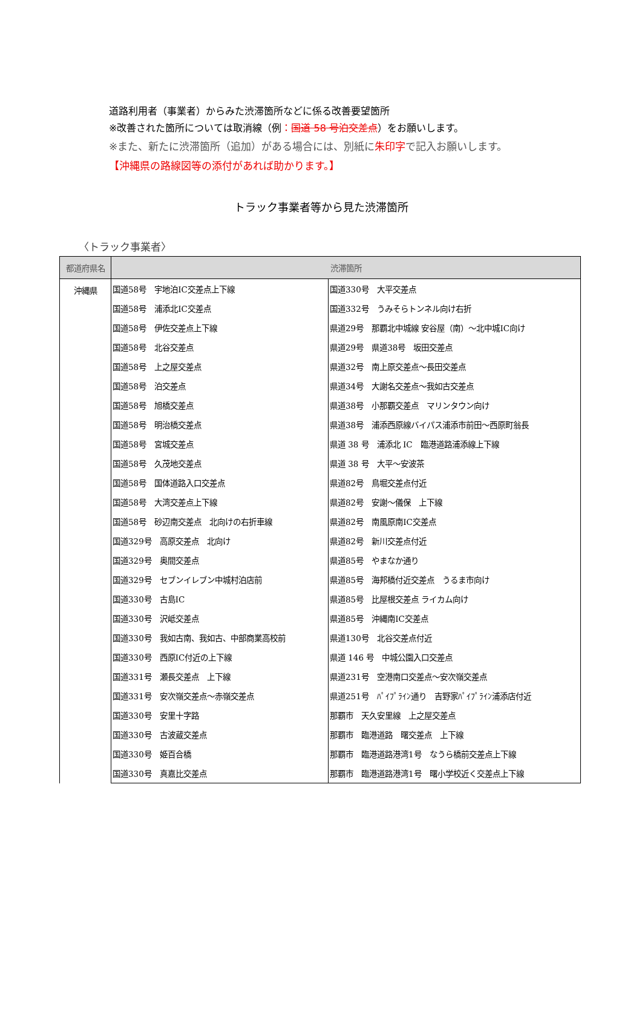道路利用者（事業者）からみた渋滞箇所などに係る改善要望箇所
※改善された箇所については取消線（例：国道 58 号泊交差点）をお願いします。
※また、新たに渋滞箇所（追加）がある場合には、別紙に朱印字で記入お願いします。
【沖縄県の路線図等の添付があれば助かります。】
トラック事業者等から見た渋滞箇所
〈トラック事業者〉
| 都道府県名 | 渋滞箇所 | |
| --- | --- | --- |
| 沖縄県 | 国道58号 宇地泊IC交差点上下線 | 国道330号 大平交差点 |
| | 国道58号 浦添北IC交差点 | 国道332号 うみそらトンネル向け右折 |
| | 国道58号 伊佐交差点上下線 | 県道29号 那覇北中城線 安谷屋（南）～北中城IC向け |
| | 国道58号 北谷交差点 | 県道29号 県道38号 坂田交差点 |
| | 国道58号 上之屋交差点 | 県道32号 南上原交差点～長田交差点 |
| | 国道58号 泊交差点 | 県道34号 大謝名交差点～我如古交差点 |
| | 国道58号 旭橋交差点 | 県道38号 小那覇交差点 マリンタウン向け |
| | 国道58号 明治橋交差点 | 県道38号 浦添西原線バイパス浦添市前田～西原町翁長 |
| | 国道58号 宮城交差点 | 県道 38 号 浦添北 IC 臨港道路浦添線上下線 |
| | 国道58号 久茂地交差点 | 県道 38 号 大平～安波茶 |
| | 国道58号 国体道路入口交差点 | 県道82号 鳥堀交差点付近 |
| | 国道58号 大湾交差点上下線 | 県道82号 安謝～儀保 上下線 |
| | 国道58号 砂辺南交差点 北向けの右折車線 | 県道82号 南風原南IC交差点 |
| | 国道329号 高原交差点 北向け | 県道82号 新川交差点付近 |
| | 国道329号 奥間交差点 | 県道85号 やまなか通り |
| | 国道329号 セブンイレブン中城村泊店前 | 県道85号 海邦橋付近交差点 うるま市向け |
| | 国道330号 古島IC | 県道85号 比屋根交差点 ライカム向け |
| | 国道330号 沢岻交差点 | 県道85号 沖縄南IC交差点 |
| | 国道330号 我如古南、我如古、中部商業高校前 | 県道130号 北谷交差点付近 |
| | 国道330号 西原IC付近の上下線 | 県道 146 号 中城公園入口交差点 |
| | 国道331号 瀬長交差点 上下線 | 県道231号 空港南口交差点～安次嶺交差点 |
| | 国道331号 安次嶺交差点～赤嶺交差点 | 県道251号 ﾊﾟｲﾌﾟﾗｲﾝ通り 吉野家ﾊﾟｲﾌﾟﾗｲﾝ浦添店付近 |
| | 国道330号 安里十字路 | 那覇市 天久安里線 上之屋交差点 |
| | 国道330号 古波蔵交差点 | 那覇市 臨港道路 曙交差点 上下線 |
| | 国道330号 姫百合橋 | 那覇市 臨港道路港湾1号 なうら橋前交差点上下線 |
| | 国道330号 真嘉比交差点 | 那覇市 臨港道路港湾1号 曙小学校近く交差点上下線 |